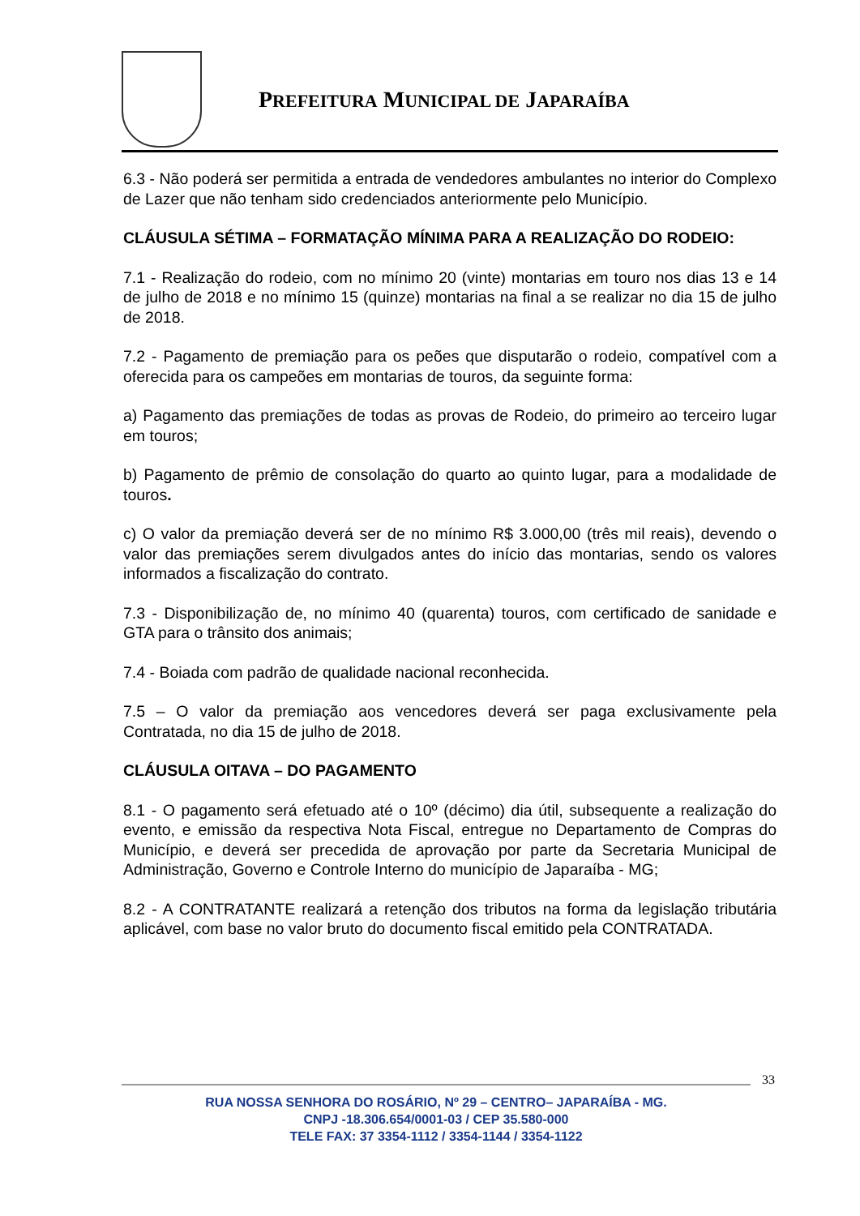PREFEITURA MUNICIPAL DE JAPARAÍBA
6.3 - Não poderá ser permitida a entrada de vendedores ambulantes no interior do Complexo de Lazer que não tenham sido credenciados anteriormente pelo Município.
CLÁUSULA SÉTIMA – FORMATAÇÃO MÍNIMA PARA A REALIZAÇÃO DO RODEIO:
7.1 - Realização do rodeio, com no mínimo 20 (vinte) montarias em touro nos dias 13 e 14 de julho de 2018 e no mínimo 15 (quinze) montarias na final a se realizar no dia 15 de julho de 2018.
7.2 - Pagamento de premiação para os peões que disputarão o rodeio, compatível com a oferecida para os campeões em montarias de touros, da seguinte forma:
a) Pagamento das premiações de todas as provas de Rodeio, do primeiro ao terceiro lugar em touros;
b) Pagamento de prêmio de consolação do quarto ao quinto lugar, para a modalidade de touros.
c) O valor da premiação deverá ser de no mínimo R$ 3.000,00 (três mil reais), devendo o valor das premiações serem divulgados antes do início das montarias, sendo os valores informados a fiscalização do contrato.
7.3 - Disponibilização de, no mínimo 40 (quarenta) touros, com certificado de sanidade e GTA para o trânsito dos animais;
7.4 - Boiada com padrão de qualidade nacional reconhecida.
7.5 – O valor da premiação aos vencedores deverá ser paga exclusivamente pela Contratada, no dia 15 de julho de 2018.
CLÁUSULA OITAVA – DO PAGAMENTO
8.1 - O pagamento será efetuado até o 10º (décimo) dia útil, subsequente a realização do evento, e emissão da respectiva Nota Fiscal, entregue no Departamento de Compras do Município, e deverá ser precedida de aprovação por parte da Secretaria Municipal de Administração, Governo e Controle Interno do município de Japaraíba - MG;
8.2 - A CONTRATANTE realizará a retenção dos tributos na forma da legislação tributária aplicável, com base no valor bruto do documento fiscal emitido pela CONTRATADA.
33
RUA NOSSA SENHORA DO ROSÁRIO, Nº 29 – CENTRO– JAPARAÍBA - MG.
CNPJ -18.306.654/0001-03 / CEP 35.580-000
TELE FAX: 37 3354-1112 / 3354-1144 / 3354-1122